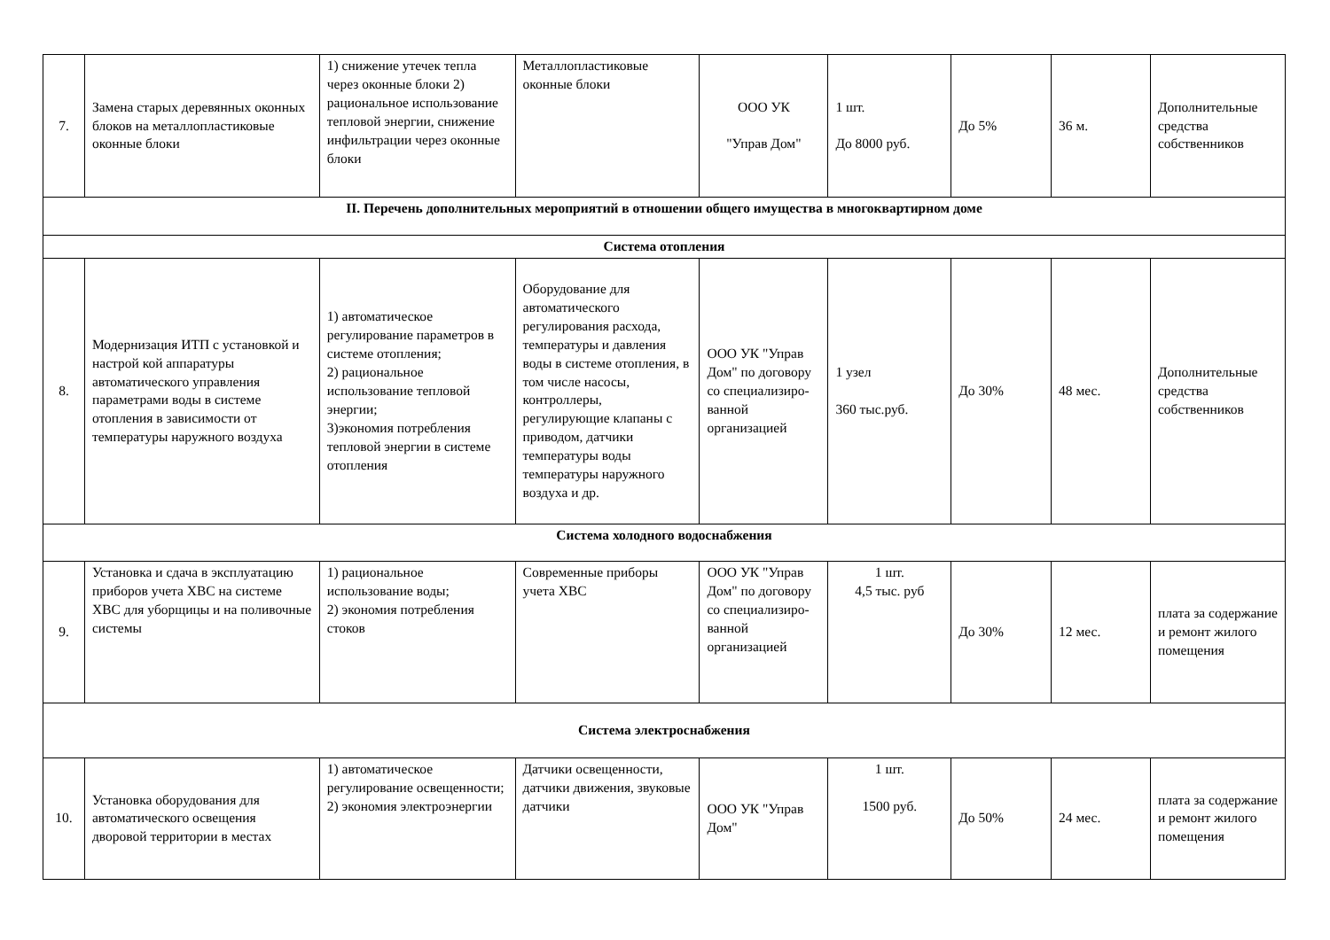| 7. | Замена старых деревянных оконных блоков на металлопластиковые оконные блоки | 1) снижение утечек тепла через оконные блоки 2) рациональное использование тепловой энергии, снижение инфильтрации через оконные блоки | Металлопластиковые оконные блоки | ООО УК "Управ Дом" | 1 шт. До 8000 руб. | До 5% | 36 м. | Дополнительные средства собственников |
| II. Перечень дополнительных мероприятий в отношении общего имущества в многоквартирном доме | | | | | | | | |
| Система отопления | | | | | | | | |
| 8. | Модернизация ИТП с установкой и настрой кой аппаратуры автоматического управления параметрами воды в системе отопления в зависимости от температуры наружного воздуха | 1) автоматическое регулирование параметров в системе отопления; 2) рациональное использование тепловой энергии; 3)экономия потребления тепловой энергии в системе отопления | Оборудование для автоматического регулирования расхода, температуры и давления воды в системе отопления, в том числе насосы, контроллеры, регулирующие клапаны с приводом, датчики температуры воды температуры наружного воздуха и др. | ООО УК "Управ Дом" по договору со специализиро-ванной организацией | 1 узел 360 тыс.руб. | До 30% | 48 мес. | Дополнительные средства собственников |
| Система холодного водоснабжения | | | | | | | | |
| 9. | Установка и сдача в эксплуатацию приборов учета ХВС на системе ХВС для уборщицы и на поливочные системы | 1) рациональное использование воды; 2) экономия потребления стоков | Современные приборы учета ХВС | ООО УК "Управ Дом" по договору со специализиро-ванной организацией | 1 шт. 4,5 тыс. руб | До 30% | 12 мес. | плата за содержание и ремонт жилого помещения |
| Система электроснабжения | | | | | | | | |
| 10. | Установка оборудования для автоматического освещения дворовой территории в местах | 1) автоматическое регулирование освещенности; 2) экономия электроэнергии | Датчики освещенности, датчики движения, звуковые датчики | ООО УК "Управ Дом" | 1 шт. 1500 руб. | До 50% | 24 мес. | плата за содержание и ремонт жилого помещения |